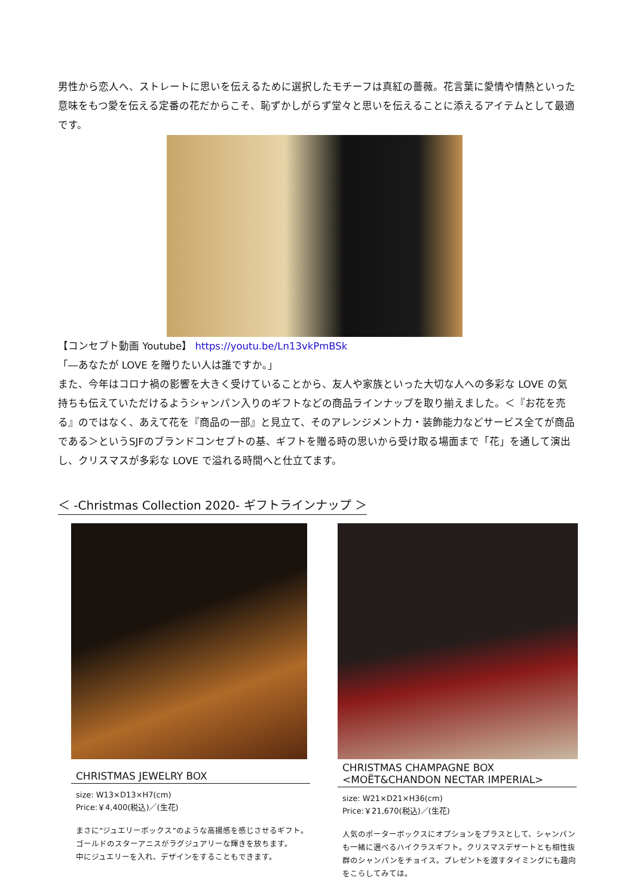男性から恋人へ、ストレートに思いを伝えるために選択したモチーフは真紅の薔薇。花言葉に愛情や情熱といった意味をもつ愛を伝える定番の花だからこそ、恥ずかしがらず堂々と思いを伝えることに添えるアイテムとして最適です。
【コンセプト動画 Youtube】 https://youtu.be/Ln13vkPmBSk
「―あなたが LOVE を贈りたい人は誰ですか。」
また、今年はコロナ禍の影響を大きく受けていることから、友人や家族といった大切な人への多彩な LOVE の気持ちも伝えていただけるようシャンパン入りのギフトなどの商品ラインナップを取り揃えました。＜『お花を売る』のではなく、あえて花を『商品の一部』と見立て、そのアレンジメント力・装飾能力などサービス全てが商品である＞というSJFのブランドコンセプトの基、ギフトを贈る時の思いから受け取る場面まで「花」を通して演出し、クリスマスが多彩な LOVE で溢れる時間へと仕立てます。
＜ -Christmas Collection 2020- ギフトラインナップ ＞
CHRISTMAS JEWELRY BOX
size: W13×D13×H7(cm)
Price:￥4,400(税込)／(生花)
まさに“ジュエリーボックス”のような高揚感を感じさせるギフト。
ゴールドのスターアニスがラグジュアリーな輝きを放ちます。
中にジュエリーを入れ、デザインをすることもできます。
CHRISTMAS CHAMPAGNE BOX
<MOËT&CHANDON NECTAR IMPERIAL>
size: W21×D21×H36(cm)
Price:￥21,670(税込)／(生花)
人気のポーターボックスにオプションをプラスとして、シャンパンも一緒に選べるハイクラスギフト。クリスマスデザートとも相性抜群のシャンパンをチョイス。プレゼントを渡すタイミングにも趣向をこらしてみては。